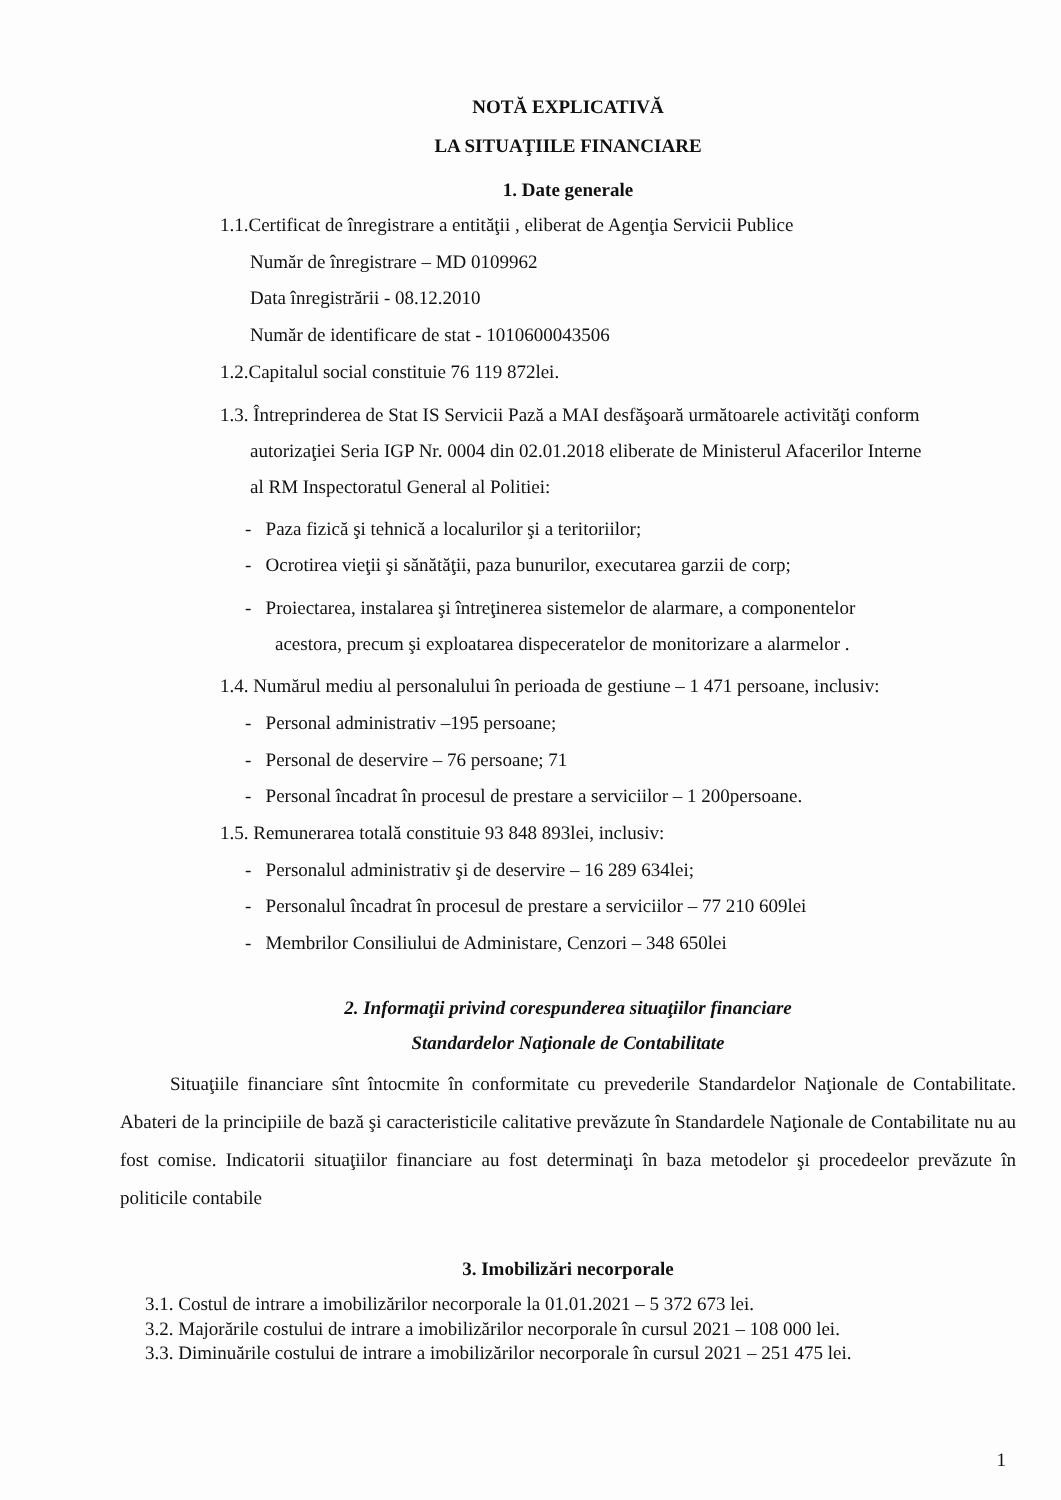NOTĂ EXPLICATIVĂ
LA SITUAŢIILE FINANCIARE
1. Date generale
1.1.Certificat de înregistrare a entităţii , eliberat de Agenţia Servicii Publice
Număr de înregistrare – MD 0109962
Data înregistrării - 08.12.2010
Număr de identificare de stat - 1010600043506
1.2.Capitalul social constituie 76 119 872lei.
1.3. Întreprinderea de Stat IS Servicii Pază a MAI desfăşoară următoarele activităţi conform
autorizaţiei Seria IGP Nr. 0004 din 02.01.2018 eliberate de Ministerul Afacerilor Interne
al RM Inspectoratul General al Politiei:
- Paza fizică şi tehnică a localurilor şi a teritoriilor;
- Ocrotirea vieţii şi sănătăţii, paza bunurilor, executarea garzii de corp;
- Proiectarea, instalarea şi întreţinerea sistemelor de alarmare, a componentelor
acestora, precum şi exploatarea dispeceratelor de monitorizare a alarmelor .
1.4. Numărul mediu al personalului în perioada de gestiune – 1 471 persoane, inclusiv:
- Personal administrativ –195 persoane;
- Personal de deservire – 76 persoane; 71
- Personal încadrat în procesul de prestare a serviciilor – 1 200persoane.
1.5. Remunerarea totală constituie 93 848 893lei, inclusiv:
- Personalul administrativ şi de deservire – 16 289 634lei;
- Personalul încadrat în procesul de prestare a serviciilor – 77 210 609lei
- Membrilor Consiliului de Administare, Cenzori – 348 650lei
2. Informaţii privind corespunderea situaţiilor financiare
Standardelor Naţionale de Contabilitate
Situaţiile financiare sînt întocmite în conformitate cu prevederile Standardelor Naţionale de Contabilitate. Abateri de la principiile de bază şi caracteristicile calitative prevăzute în Standardele Naţionale de Contabilitate nu au fost comise. Indicatorii situaţiilor financiare au fost determinaţi în baza metodelor şi procedeelor prevăzute în politicile contabile
3. Imobilizări necorporale
3.1. Costul de intrare a imobilizărilor necorporale la 01.01.2021 – 5 372 673 lei.
3.2. Majorările costului de intrare a imobilizărilor necorporale în cursul 2021 – 108 000 lei.
3.3. Diminuările costului de intrare a imobilizărilor necorporale în cursul 2021 – 251 475 lei.
1